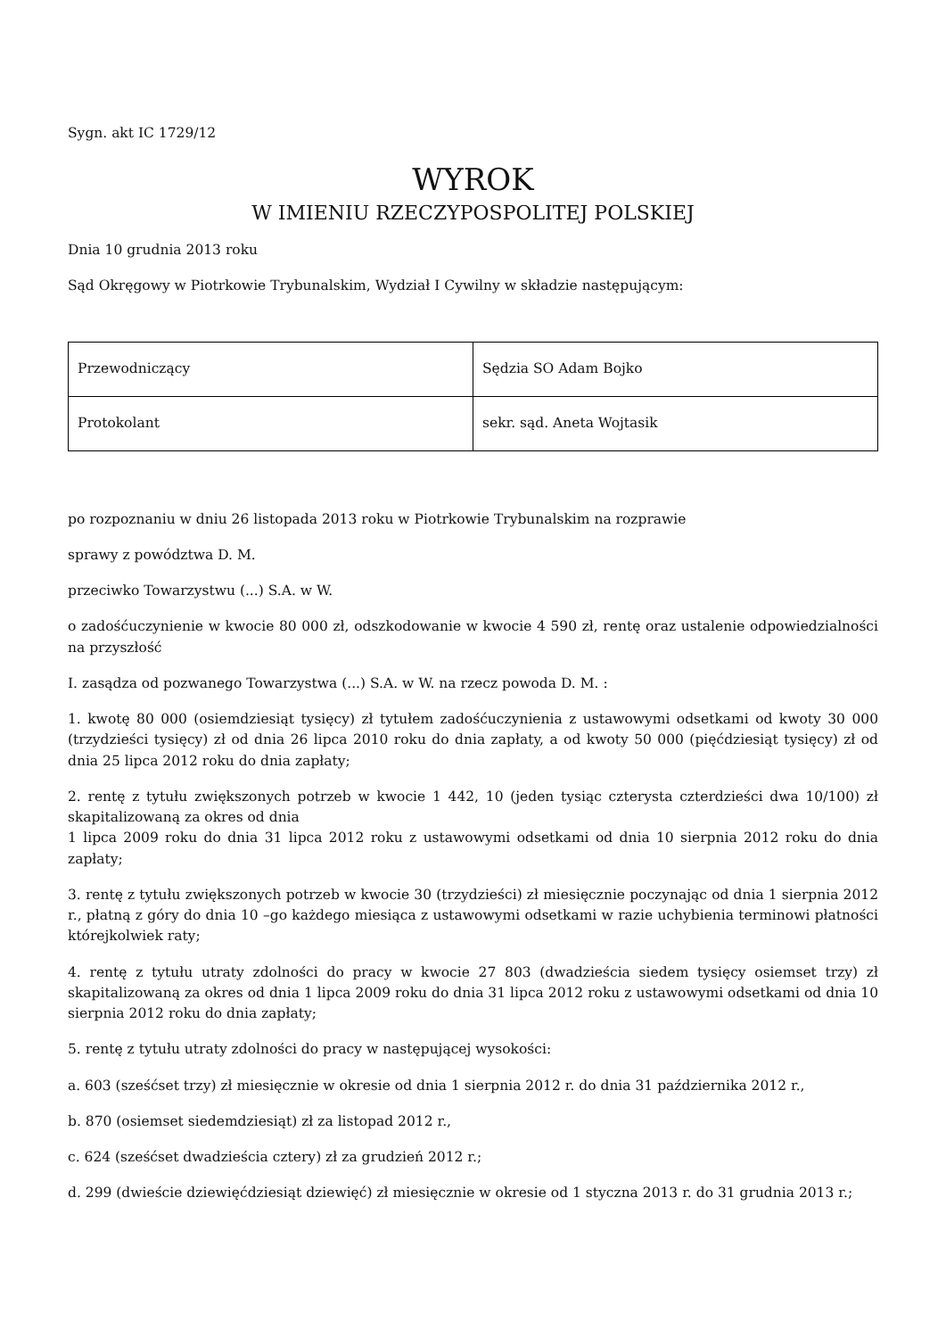Sygn. akt IC 1729/12
WYROK
W IMIENIU RZECZYPOSPOLITEJ POLSKIEJ
Dnia 10 grudnia 2013 roku
Sąd Okręgowy w Piotrkowie Trybunalskim, Wydział I Cywilny w składzie następującym:
| Przewodniczący | Sędzia SO Adam Bojko |
| Protokolant | sekr. sąd. Aneta Wojtasik |
po rozpoznaniu w dniu 26 listopada 2013 roku w Piotrkowie Trybunalskim na rozprawie
sprawy z powództwa D. M.
przeciwko Towarzystwu (...) S.A. w W.
o zadośćuczynienie w kwocie 80 000 zł, odszkodowanie w kwocie 4 590 zł, rentę oraz ustalenie odpowiedzialności na przyszłość
I. zasądza od pozwanego Towarzystwa (...) S.A. w W. na rzecz powoda D. M. :
1. kwotę 80 000 (osiemdziesiąt tysięcy) zł tytułem zadośćuczynienia z ustawowymi odsetkami od kwoty 30 000 (trzydzieści tysięcy) zł od dnia 26 lipca 2010 roku do dnia zapłaty, a od kwoty 50 000 (pięćdziesiąt tysięcy) zł od dnia 25 lipca 2012 roku do dnia zapłaty;
2. rentę z tytułu zwiększonych potrzeb w kwocie 1 442, 10 (jeden tysiąc czterysta czterdzieści dwa 10/100) zł skapitalizowaną za okres od dnia
1 lipca 2009 roku do dnia 31 lipca 2012 roku z ustawowymi odsetkami od dnia 10 sierpnia 2012 roku do dnia zapłaty;
3. rentę z tytułu zwiększonych potrzeb w kwocie 30 (trzydzieści) zł miesięcznie poczynając od dnia 1 sierpnia 2012 r., płatną z góry do dnia 10 –go każdego miesiąca z ustawowymi odsetkami w razie uchybienia terminowi płatności którejkolwiek raty;
4. rentę z tytułu utraty zdolności do pracy w kwocie 27 803 (dwadzieścia siedem tysięcy osiemset trzy) zł skapitalizowaną za okres od dnia 1 lipca 2009 roku do dnia 31 lipca 2012 roku z ustawowymi odsetkami od dnia 10 sierpnia 2012 roku do dnia zapłaty;
5. rentę z tytułu utraty zdolności do pracy w następującej wysokości:
a. 603 (sześćset trzy) zł miesięcznie w okresie od dnia 1 sierpnia 2012 r. do dnia 31 października 2012 r.,
b. 870 (osiemset siedemdziesiąt) zł za listopad 2012 r.,
c. 624 (sześćset dwadzieścia cztery) zł za grudzień 2012 r.;
d. 299 (dwieście dziewięćdziesiąt dziewięć) zł miesięcznie w okresie od 1 styczna 2013 r. do 31 grudnia 2013 r.;